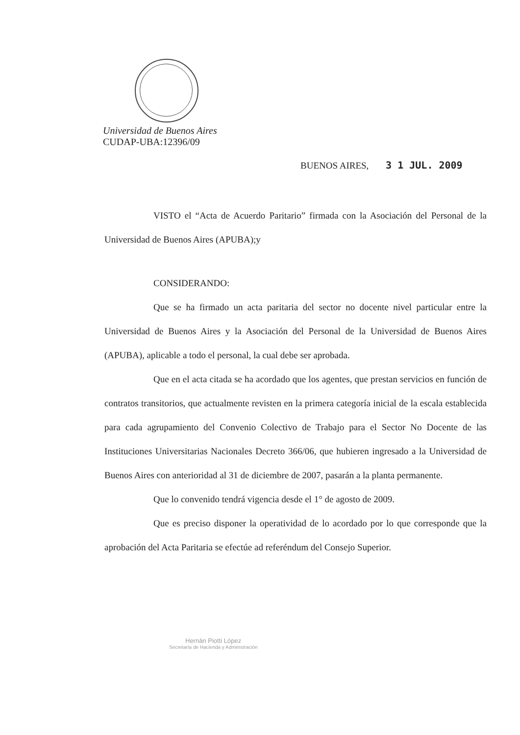Universidad de Buenos Aires
CUDAP-UBA:12396/09
BUENOS AIRES, 3 1 JUL. 2009
VISTO el “Acta de Acuerdo Paritario” firmada con la Asociación del Personal de la Universidad de Buenos Aires (APUBA);y
CONSIDERANDO:
Que se ha firmado un acta paritaria del sector no docente nivel particular entre la Universidad de Buenos Aires y la Asociación del Personal de la Universidad de Buenos Aires (APUBA), aplicable a todo el personal, la cual debe ser aprobada.
Que en el acta citada se ha acordado que los agentes, que prestan servicios en función de contratos transitorios, que actualmente revisten en la primera categoría inicial de la escala establecida para cada agrupamiento del Convenio Colectivo de Trabajo para el Sector No Docente de las Instituciones Universitarias Nacionales Decreto 366/06, que hubieren ingresado a la Universidad de Buenos Aires con anterioridad al 31 de diciembre de 2007, pasarán a la planta permanente.
Que lo convenido tendrá vigencia desde el 1° de agosto de 2009.
Que es preciso disponer la operatividad de lo acordado por lo que corresponde que la aprobación del Acta Paritaria se efectúe ad referéndum del Consejo Superior.
Hernán Piotti López
Secretaría de Hacienda y Administración